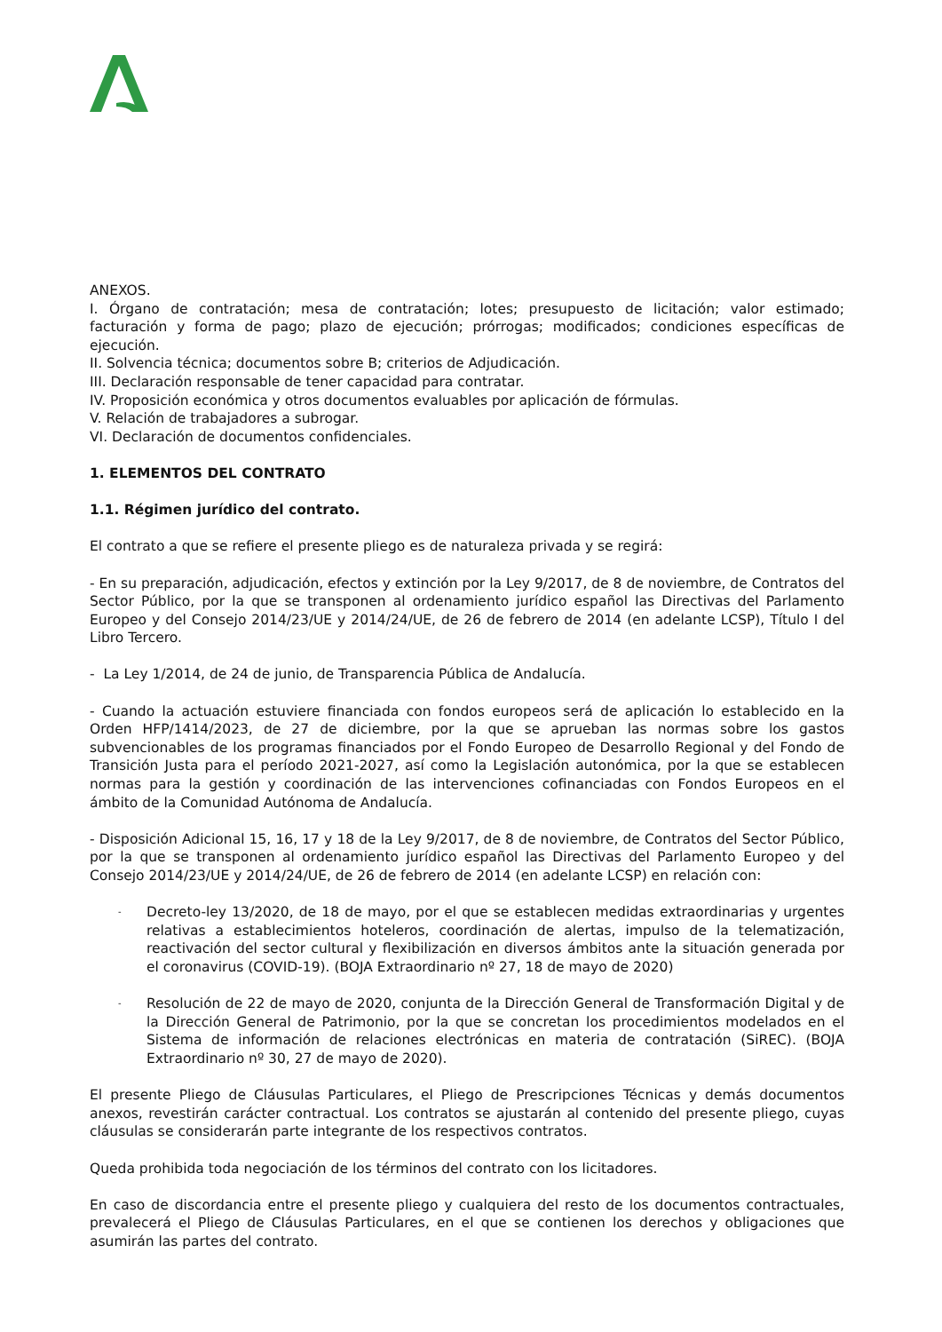ANEXOS.
I. Órgano de contratación; mesa de contratación; lotes; presupuesto de licitación; valor estimado; facturación y forma de pago; plazo de ejecución; prórrogas; modificados; condiciones específicas de ejecución.
II. Solvencia técnica; documentos sobre B; criterios de Adjudicación.
III. Declaración responsable de tener capacidad para contratar.
IV. Proposición económica y otros documentos evaluables por aplicación de fórmulas.
V. Relación de trabajadores a subrogar.
VI. Declaración de documentos confidenciales.
1. ELEMENTOS DEL CONTRATO
1.1. Régimen jurídico del contrato.
El contrato a que se refiere el presente pliego es de naturaleza privada y se regirá:
- En su preparación, adjudicación, efectos y extinción por la Ley 9/2017, de 8 de noviembre, de Contratos del Sector Público, por la que se transponen al ordenamiento jurídico español las Directivas del Parlamento Europeo y del Consejo 2014/23/UE y 2014/24/UE, de 26 de febrero de 2014 (en adelante LCSP), Título I del Libro Tercero.
- La Ley 1/2014, de 24 de junio, de Transparencia Pública de Andalucía.
- Cuando la actuación estuviere financiada con fondos europeos será de aplicación lo establecido en la Orden HFP/1414/2023, de 27 de diciembre, por la que se aprueban las normas sobre los gastos subvencionables de los programas financiados por el Fondo Europeo de Desarrollo Regional y del Fondo de Transición Justa para el período 2021-2027, así como la Legislación autonómica, por la que se establecen normas para la gestión y coordinación de las intervenciones cofinanciadas con Fondos Europeos en el ámbito de la Comunidad Autónoma de Andalucía.
- Disposición Adicional 15, 16, 17 y 18 de la Ley 9/2017, de 8 de noviembre, de Contratos del Sector Público, por la que se transponen al ordenamiento jurídico español las Directivas del Parlamento Europeo y del Consejo 2014/23/UE y 2014/24/UE, de 26 de febrero de 2014 (en adelante LCSP) en relación con:
- Decreto-ley 13/2020, de 18 de mayo, por el que se establecen medidas extraordinarias y urgentes relativas a establecimientos hoteleros, coordinación de alertas, impulso de la telematización, reactivación del sector cultural y flexibilización en diversos ámbitos ante la situación generada por el coronavirus (COVID-19). (BOJA Extraordinario nº 27, 18 de mayo de 2020)
- Resolución de 22 de mayo de 2020, conjunta de la Dirección General de Transformación Digital y de la Dirección General de Patrimonio, por la que se concretan los procedimientos modelados en el Sistema de información de relaciones electrónicas en materia de contratación (SiREC). (BOJA Extraordinario nº 30, 27 de mayo de 2020).
El presente Pliego de Cláusulas Particulares, el Pliego de Prescripciones Técnicas y demás documentos anexos, revestirán carácter contractual. Los contratos se ajustarán al contenido del presente pliego, cuyas cláusulas se considerarán parte integrante de los respectivos contratos.
Queda prohibida toda negociación de los términos del contrato con los licitadores.
En caso de discordancia entre el presente pliego y cualquiera del resto de los documentos contractuales, prevalecerá el Pliego de Cláusulas Particulares, en el que se contienen los derechos y obligaciones que asumirán las partes del contrato.